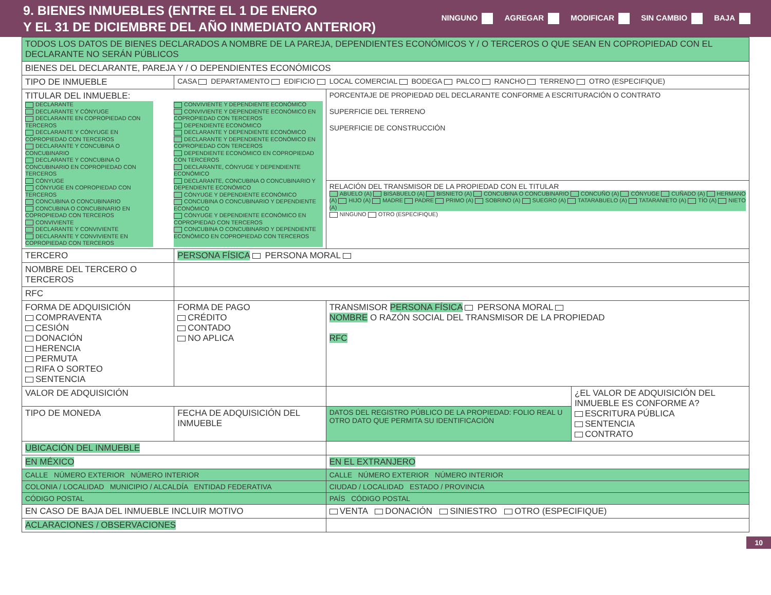9. BIENES INMUEBLES (ENTRE EL 1 DE ENERO
Y EL 31 DE DICIEMBRE DEL AÑO INMEDIATO ANTERIOR)
NINGUNO AGREGAR MODIFICAR SIN CAMBIO BAJA
| TODOS LOS DATOS DE BIENES DECLARADOS A NOMBRE DE LA PAREJA, DEPENDIENTES ECONÓMICOS Y / O TERCEROS O QUE SEAN EN COPROPIEDAD CON EL DECLARANTE NO SERÁN PÚBLICOS | | | | |
| BIENES DEL DECLARANTE, PAREJA Y / O DEPENDIENTES ECONÓMICOS | | | | |
| TIPO DE INMUEBLE | CASA DEPARTAMENTO EDIFICIO LOCAL COMERCIAL BODEGA PALCO RANCHO TERRENO OTRO (ESPECIFIQUE) | | | |
| TITULAR DEL INMUEBLE: DECLARANTE DECLARANTE Y CÓNYUGE DECLARANTE EN COPROPIEDAD CON TERCEROS DECLARANTE Y CÓNYUGE EN COPROPIEDAD CON TERCEROS DECLARANTE Y CONCUBINA O CONCUBINARIO DECLARANTE Y CONCUBINA O CONCUBINARIO EN COPROPIEDAD CON TERCEROS CÓNYUGE CÓNYUGE EN COPROPIEDAD CON TERCEROS CONCUBINA O CONCUBINARIO CONCUBINA O CONCUBINARIO EN COPROPIEDAD CON TERCEROS CONVIVIENTE DECLARANTE Y CONVIVIENTE DECLARANTE Y CONVIVIENTE EN COPROPIEDAD CON TERCEROS CONVIVIENTE Y DEPENDIENTE ECONÓMICO CONVIVIENTE Y DEPENDIENTE ECONÓMICO EN COPROPIEDAD CON TERCEROS DEPENDIENTE ECONÓMICO DECLARANTE Y DEPENDIENTE ECONÓMICO DECLARANTE Y DEPENDIENTE ECONÓMICO EN COPROPIEDAD CON TERCEROS DEPENDIENTE ECONÓMICO EN COPROPIEDAD CON TERCEROS DECLARANTE, CÓNYUGE Y DEPENDIENTE ECONÓMICO DECLARANTE, CONCUBINA O CONCUBINARIO Y DEPENDIENTE ECONÓMICO CÓNYUGE Y DEPENDIENTE ECONÓMICO CONCUBINA O CONCUBINARIO Y DEPENDIENTE ECONÓMICO CÓNYUGE Y DEPENDIENTE ECONÓMICO EN COPROPIEDAD CON TERCEROS CONCUBINA O CONCUBINARIO Y DEPENDIENTE ECONÓMICO EN COPROPIEDAD CON TERCEROS | | | PORCENTAJE DE PROPIEDAD DEL DECLARANTE CONFORME A ESCRITURACIÓN O CONTRATO SUPERFICIE DEL TERRENO SUPERFICIE DE CONSTRUCCIÓN | |
| | | | RELACIÓN DEL TRANSMISOR DE LA PROPIEDAD CON EL TITULAR ABUELO (A) BISABUELO (A) BISNIETO (A) CONCUBINA O CONCUBINARIO CONCUÑO (A) CÓNYUGE CUÑADO (A) HERMANO (A) HIJO (A) MADRE PADRE PRIMO (A) SOBRINO (A) SUEGRO (A) TATARABUELO (A) TATARANIETO (A) TÍO (A) NIETO (A) NINGUNO OTRO (ESPECIFIQUE) | |
| TERCERO | PERSONA FÍSICA PERSONA MORAL | | | |
| NOMBRE DEL TERCERO O TERCEROS | | | | |
| RFC | | | | |
| FORMA DE ADQUISICIÓN COMPRAVENTA CESIÓN DONACIÓN HERENCIA PERMUTA RIFA O SORTEO SENTENCIA | FORMA DE PAGO CRÉDITO CONTADO NO APLICA | TRANSMISOR PERSONA FÍSICA PERSONA MORAL NOMBRE O RAZÓN SOCIAL DEL TRANSMISOR DE LA PROPIEDAD RFC | | |
| VALOR DE ADQUISICIÓN | | | | ¿EL VALOR DE ADQUISICIÓN DEL INMUEBLE ES CONFORME A? ESCRITURA PÚBLICA SENTENCIA CONTRATO |
| TIPO DE MONEDA | FECHA DE ADQUISICIÓN DEL INMUEBLE | | DATOS DEL REGISTRO PÚBLICO DE LA PROPIEDAD: FOLIO REAL U OTRO DATO QUE PERMITA SU IDENTIFICACIÓN | |
| UBICACIÓN DEL INMUEBLE | | | | |
| EN MÉXICO | | | EN EL EXTRANJERO | |
| CALLE NÚMERO EXTERIOR NÚMERO INTERIOR | | | CALLE NÚMERO EXTERIOR NÚMERO INTERIOR | |
| COLONIA / LOCALIDAD MUNICIPIO / ALCALDÍA ENTIDAD FEDERATIVA | | | CIUDAD / LOCALIDAD ESTADO / PROVINCIA | |
| CÓDIGO POSTAL | | | PAÍS CÓDIGO POSTAL | |
| EN CASO DE BAJA DEL INMUEBLE INCLUIR MOTIVO | | | VENTA DONACIÓN SINIESTRO OTRO (ESPECIFIQUE) | |
| ACLARACIONES / OBSERVACIONES | | | | |
10